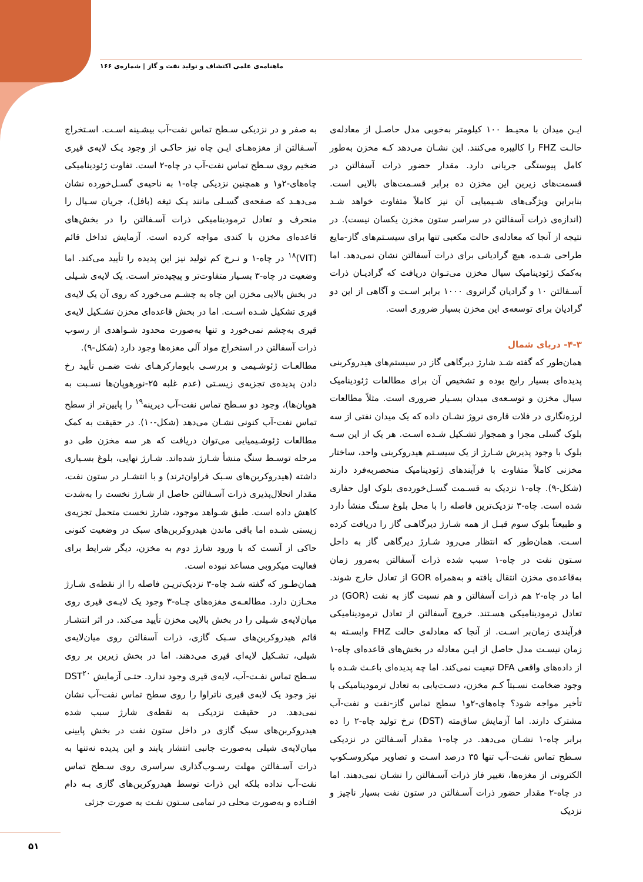ماهنامه‌ی علمی اکتشاف و تولید نفت و گاز | شماره‌ی ۱۶۶
ایـن میدان با محیـط ۱۰۰ کیلومتر به‌خوبی مدل حاصـل از معادله‌ی حالـت FHZ را کالیبره می‌کنند. این نشـان می‌دهد کـه مخزن به‌طور کامل پیوستگی جریانی دارد. مقدار حضور ذرات آسفالتن در قسمت‌های زیرین این مخزن ده برابر قسـمت‌های بالایی است. بنابراین ویژگی‌های شـیمیایی آن نیز کاملاً متفاوت خواهد شـد (اندازه‌ی ذرات آسفالتن در سراسر ستون مخزن یکسان نیست). در نتیجه از آنجا که معادله‌ی حالت مکعبی تنها برای سیسـتم‌های گاز-مایع طراحی شـده، هیچ گرادیانی برای ذرات آسفالتن نشان نمی‌دهد. اما به‌کمک ژئودینامیک سیال مخزن می‌تـوان دریافت که گرادیـان ذرات آسـفالتن ۱۰ و گرادیان گرانروی ۱۰۰۰ برابر اسـت و آگاهی از این دو گرادیان برای توسعه‌ی این مخزن بسیار ضروری است.
۴-۳- دریای شمال
همان‌طور که گفته شـد شارژ دیرگاهی گاز در سیستم‌های هیدروکربنی پدیده‌ای بسیار رایج بوده و تشخیص آن برای مطالعات ژئودینامیک سیال مخزن و توسـعه‌ی میدان بسـیار ضروری است. مثلاً مطالعات لرزه‌نگاری در فلات قاره‌ی نروژ نشـان داده که یک میدان نفتی از سه بلوک گسلی مجزا و همجوار تشـکیل شـده اسـت. هر یک از این سـه بلوک با وجود پذیرش شـارژ از یک سیسـتم هیدروکربنی واحد، ساختار مخزنی کاملاً متفاوت با فرآیندهای ژئودینامیک منحصربه‌فرد دارند (شکل-۹). چاه-۱ نزدیک به قسـمت گسـل‌خورده‌ی بلوک اول حفاری شده است. چاه-۳ نزدیک‌ترین فاصله را با محل بلوغ سـنگ منشأ دارد و طبیعتاً بلوک سوم قبـل از همه شـارژ دیرگاهـی گاز را دریافت کرده اسـت. همان‌طور که انتظار می‌رود شـارژ دیرگاهی گاز به داخل سـتون نفت در چاه-۱ سبب شده ذرات آسفالتن به‌مرور زمان به‌قاعده‌ی مخزن انتقال یافته و به‌همراه GOR از تعادل خارج شوند. اما در چاه-۲ هم ذرات آسفالتن و هم نسبت گاز به نفت (GOR) در تعادل ترمودینامیکی هسـتند. خروج آسفالتن از تعادل ترمودینامیکی فرآیندی زمان‌بر اسـت. از آنجا که معادله‌ی حالت FHZ وابسـته به زمان نیسـت مدل حاصل از ایـن معادله در بخش‌های قاعده‌ای چاه-۱ از داده‌های واقعی DFA تبعیت نمی‌کند. اما چه پدیده‌ای باعـث شـده با وجود ضخامت نسـبتاً کـم مخزن، دسـت‌یابی به تعادل ترمودینامیکی با تأخیر مواجه شود؟ چاه‌های-۲و۱ سطح تماس گاز-نفت و نفت-آب مشترک دارند. اما آزمایش ساق‌مته (DST) نرخ تولید چاه-۲ را ده برابر چاه-۱ نشـان می‌دهد. در چاه-۱ مقدار آسـفالتن در نزدیکی سـطح تماس نفـت-آب تنها ۳۵ درصد اسـت و تصاویر میکروسـکوپ الکترونی از مغزه‌ها، تغییر فاز ذرات آسـفالتن را نشـان نمی‌دهند. اما در چاه-۲ مقدار حضور ذرات آسـفالتن در ستون نفت بسیار ناچیز و نزدیک
به صفر و در نزدیکی سـطح تماس نفت-آب بیشـینه اسـت. اسـتخراج آسـفالتن از مغزه‌هـای ایـن چاه نیز حاکـی از وجود یـک لایه‌ی قیری ضخیم روی سـطح تماس نفت-آب در چاه-۲ است. تفاوت ژئودینامیکی چاه‌های-۲و۱ و همچنین نزدیکی چاه-۱ به ناحیه‌ی گسـل‌خورده نشان می‌دهـد که صفحه‌ی گسـلی مانند یـک تیغه (بافل)، جریان سـیال را منحرف و تعادل ترمودینامیکی ذرات آسـفالتن را در بخش‌های قاعده‌ای مخزن با کندی مواجه کرده است. آزمایش تداخل قائم (VIT)<sup>۱۸</sup> در چاه-۱ و نـرخ کم تولید نیز این پدیده را تأیید می‌کند. اما وضعیت در چاه-۳ بسـیار متفاوت‌تر و پیچیده‌تر اسـت. یک لایه‌ی شـیلی در بخش بالایی مخزن این چاه به چشـم می‌خورد که روی آن یک لایه‌ی قیری تشکیل شـده اسـت. اما در بخش قاعده‌ای مخزن تشـکیل لایه‌ی قیری به‌چشم نمی‌خورد و تنها به‌صورت محدود شـواهدی از رسوب ذرات آسفالتن در استخراج مواد آلی مغزه‌ها وجود دارد (شکل-۹).
مطالعـات ژئوشـیمی و بررسـی بایومارکرهـای نفت ضمـن تأیید رخ دادن پدیده‌ی تجزیه‌ی زیسـتی (عدم غلبه ۲۵-نورهوپان‌ها نسـبت به هوپان‌ها)، وجود دو سـطح تماس نفت-آب دیرینه<sup>۱۹</sup> را پایین‌تر از سطح تماس نفت-آب کنونی نشـان می‌دهد (شکل-۱۰). در حقیقت به کمک مطالعات ژئوشـیمیایی می‌توان دریافت که هر سه مخزن طی دو مرحله توسـط سنگ منشأ شـارژ شده‌اند. شـارژ نهایی، بلوغ بسـیاری داشته (هیدروکربن‌های سـبک فراوان‌ترند) و با انتشـار در ستون نفت، مقدار انحلال‌پذیری ذرات آسـفالتن حاصل از شـارژ نخست را به‌شدت کاهش داده است. طبق شـواهد موجود، شارژ نخست متحمل تجزیه‌ی زیستی شـده اما باقی ماندن هیدروکربن‌های سبک در وضعیت کنونی حاکی از آنست که با ورود شارژ دوم به مخزن، دیگر شرایط برای فعالیت میکروبی مساعد نبوده است.
همان‌طـور که گفته شـد چاه-۳ نزدیک‌تریـن فاصله را از نقطه‌ی شـارژ مخـازن دارد. مطالعـه‌ی مغزه‌های چـاه-۳ وجود یک لایـه‌ی قیری روی میان‌لایه‌ی شـیلی را در بخش بالایی مخزن تأیید می‌کند. در اثر انتشـار قائم هیدروکربن‌های سـبک گازی، ذرات آسفالتن روی میان‌لایه‌ی شیلی، تشـکیل لایه‌ای قیری می‌دهند. اما در بخش زیرین بر روی سـطح تماس نفـت-آب، لایه‌ی قیری وجود ندارد. حتـی آزمایش DST<sup>۲۰</sup> نیز وجود یک لایه‌ی قیری ناتراوا را روی سطح تماس نفت-آب نشان نمی‌دهد. در حقیقت نزدیکی به نقطه‌ی شارژ سبب شده هیدروکربن‌های سبک گازی در داخل ستون نفت در بخش پایینی میان‌لایه‌ی شیلی به‌صورت جانبی انتشار یابند و این پدیده نه‌تنها به ذرات آسـفالتن مهلت رسـوب‌گذاری سراسری روی سـطح تماس نفت-آب نداده بلکه این ذرات توسط هیدروکربن‌های گازی بـه دام افتـاده و به‌صورت محلی در تمامی سـتون نفـت به صورت جزئی
۵۱